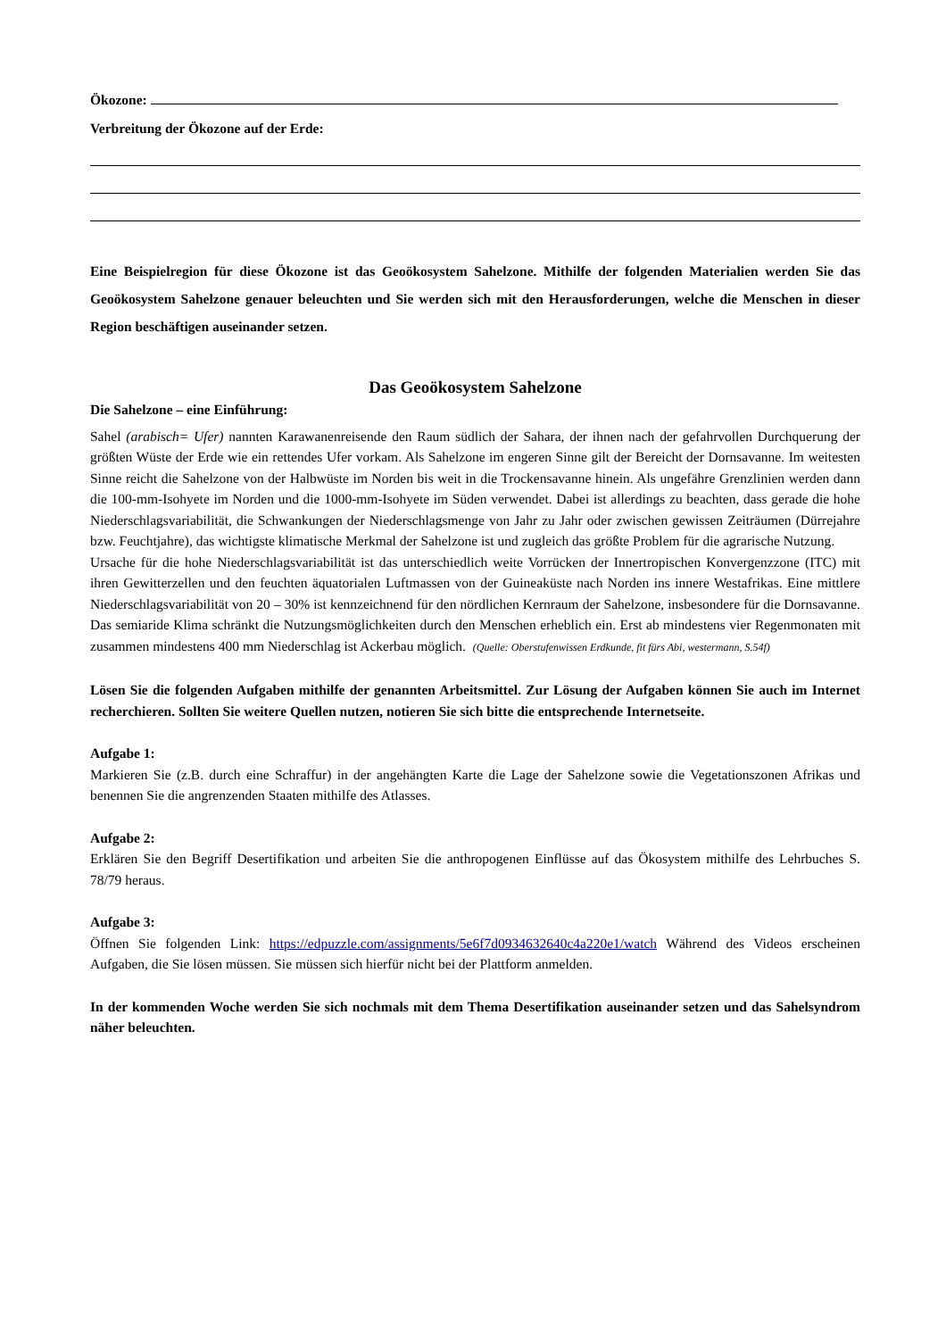Ökozone:
Verbreitung der Ökozone auf der Erde:
Eine Beispielregion für diese Ökozone ist das Geoökosystem Sahelzone. Mithilfe der folgenden Materialien werden Sie das Geoökosystem Sahelzone genauer beleuchten und Sie werden sich mit den Herausforderungen, welche die Menschen in dieser Region beschäftigen auseinander setzen.
Das Geoökosystem Sahelzone
Die Sahelzone – eine Einführung:
Sahel (arabisch= Ufer) nannten Karawanenreisende den Raum südlich der Sahara, der ihnen nach der gefahrvollen Durchquerung der größten Wüste der Erde wie ein rettendes Ufer vorkam. Als Sahelzone im engeren Sinne gilt der Bereicht der Dornsavanne. Im weitesten Sinne reicht die Sahelzone von der Halbwüste im Norden bis weit in die Trockensavanne hinein. Als ungefähre Grenzlinien werden dann die 100-mm-Isohyete im Norden und die 1000-mm-Isohyete im Süden verwendet. Dabei ist allerdings zu beachten, dass gerade die hohe Niederschlagsvariabilität, die Schwankungen der Niederschlagsmenge von Jahr zu Jahr oder zwischen gewissen Zeiträumen (Dürrejahre bzw. Feuchtjahre), das wichtigste klimatische Merkmal der Sahelzone ist und zugleich das größte Problem für die agrarische Nutzung.
Ursache für die hohe Niederschlagsvariabilität ist das unterschiedlich weite Vorrücken der Innertropischen Konvergenzzone (ITC) mit ihren Gewitterzellen und den feuchten äquatorialen Luftmassen von der Guineaküste nach Norden ins innere Westafrikas. Eine mittlere Niederschlagsvariabilität von 20 – 30% ist kennzeichnend für den nördlichen Kernraum der Sahelzone, insbesondere für die Dornsavanne. Das semiaride Klima schränkt die Nutzungsmöglichkeiten durch den Menschen erheblich ein. Erst ab mindestens vier Regenmonaten mit zusammen mindestens 400 mm Niederschlag ist Ackerbau möglich. (Quelle: Oberstufenwissen Erdkunde, fit fürs Abi, westermann, S.54f)
Lösen Sie die folgenden Aufgaben mithilfe der genannten Arbeitsmittel. Zur Lösung der Aufgaben können Sie auch im Internet recherchieren. Sollten Sie weitere Quellen nutzen, notieren Sie sich bitte die entsprechende Internetseite.
Aufgabe 1:
Markieren Sie (z.B. durch eine Schraffur) in der angehängten Karte die Lage der Sahelzone sowie die Vegetationszonen Afrikas und benennen Sie die angrenzenden Staaten mithilfe des Atlasses.
Aufgabe 2:
Erklären Sie den Begriff Desertifikation und arbeiten Sie die anthropogenen Einflüsse auf das Ökosystem mithilfe des Lehrbuches S. 78/79 heraus.
Aufgabe 3:
Öffnen Sie folgenden Link: https://edpuzzle.com/assignments/5e6f7d0934632640c4a220e1/watch Während des Videos erscheinen Aufgaben, die Sie lösen müssen. Sie müssen sich hierfür nicht bei der Plattform anmelden.
In der kommenden Woche werden Sie sich nochmals mit dem Thema Desertifikation auseinander setzen und das Sahelsyndrom näher beleuchten.